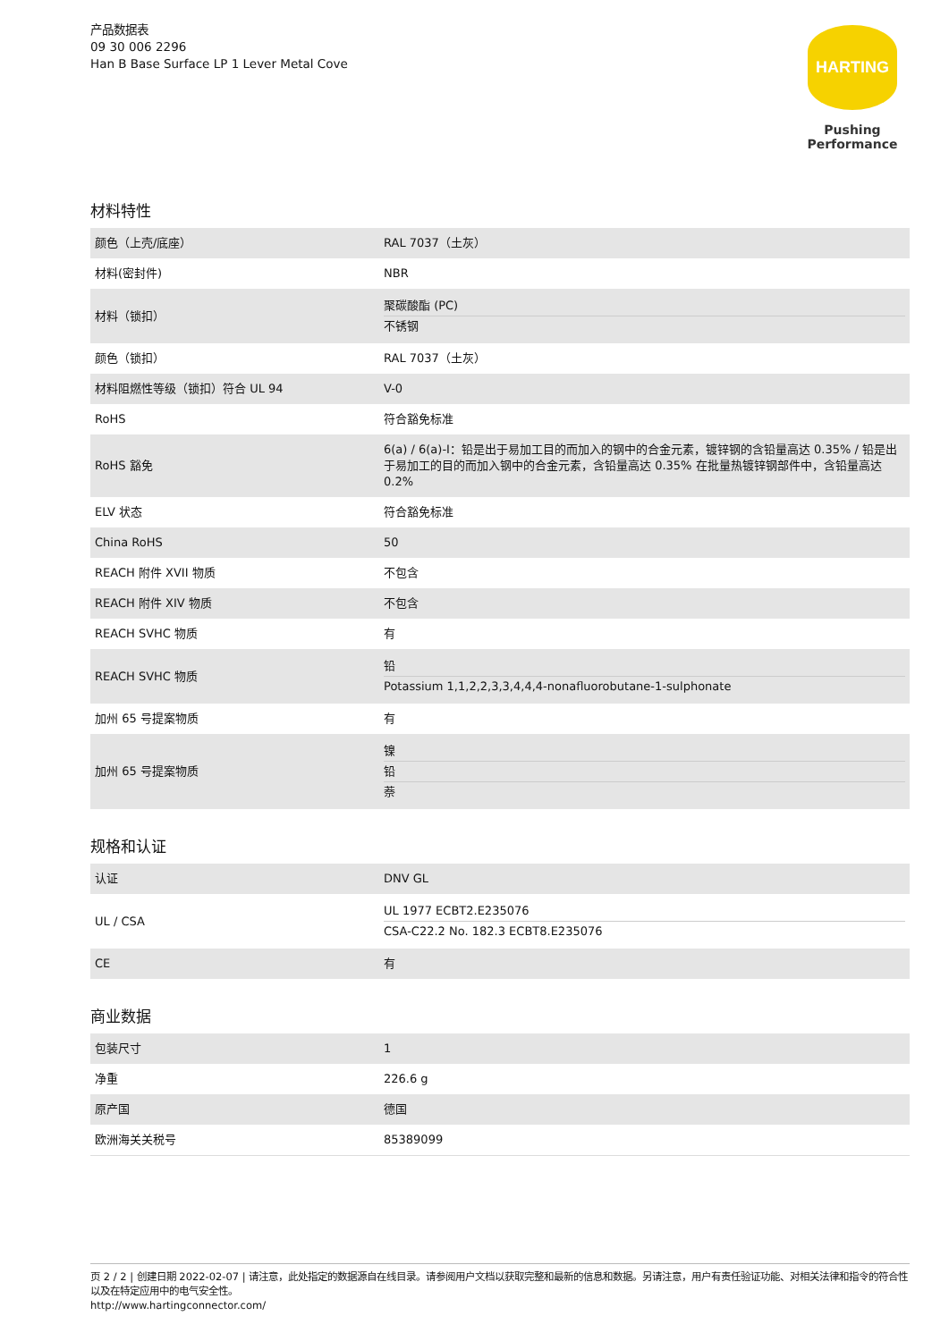产品数据表
09 30 006 2296
Han B Base Surface LP 1 Lever Metal Cove
HARTING
Pushing Performance
材料特性
| 颜色（上壳/底座） | RAL 7037（土灰） |
| 材料(密封件) | NBR |
| 材料（锁扣） | 聚碳酸酯 (PC) 不锈钢 |
| 颜色（锁扣） | RAL 7037（土灰） |
| 材料阻燃性等级（锁扣）符合 UL 94 | V-0 |
| RoHS | 符合豁免标准 |
| RoHS 豁免 | 6(a) / 6(a)-I：铅是出于易加工目的而加入的钢中的合金元素，镀锌钢的含铅量高达 0.35% / 铅是出于易加工的目的而加入钢中的合金元素，含铅量高达 0.35% 在批量热镀锌钢部件中，含铅量高达 0.2% |
| ELV 状态 | 符合豁免标准 |
| China RoHS | 50 |
| REACH 附件 XVII 物质 | 不包含 |
| REACH 附件 XIV 物质 | 不包含 |
| REACH SVHC 物质 | 有 |
| REACH SVHC 物质 | 铅 Potassium 1,1,2,2,3,3,4,4,4-nonafluorobutane-1-sulphonate |
| 加州 65 号提案物质 | 有 |
| 加州 65 号提案物质 | 镍 铅 萘 |
规格和认证
| 认证 | DNV GL |
| UL / CSA | UL 1977 ECBT2.E235076 CSA-C22.2 No. 182.3 ECBT8.E235076 |
| CE | 有 |
商业数据
| 包装尺寸 | 1 |
| 净重 | 226.6 g |
| 原产国 | 德国 |
| 欧洲海关关税号 | 85389099 |
页 2 / 2 | 创建日期 2022-02-07 | 请注意，此处指定的数据源自在线目录。请参阅用户文档以获取完整和最新的信息和数据。另请注意，用户有责任验证功能、对相关法律和指令的符合性以及在特定应用中的电气安全性。
http://www.hartingconnector.com/